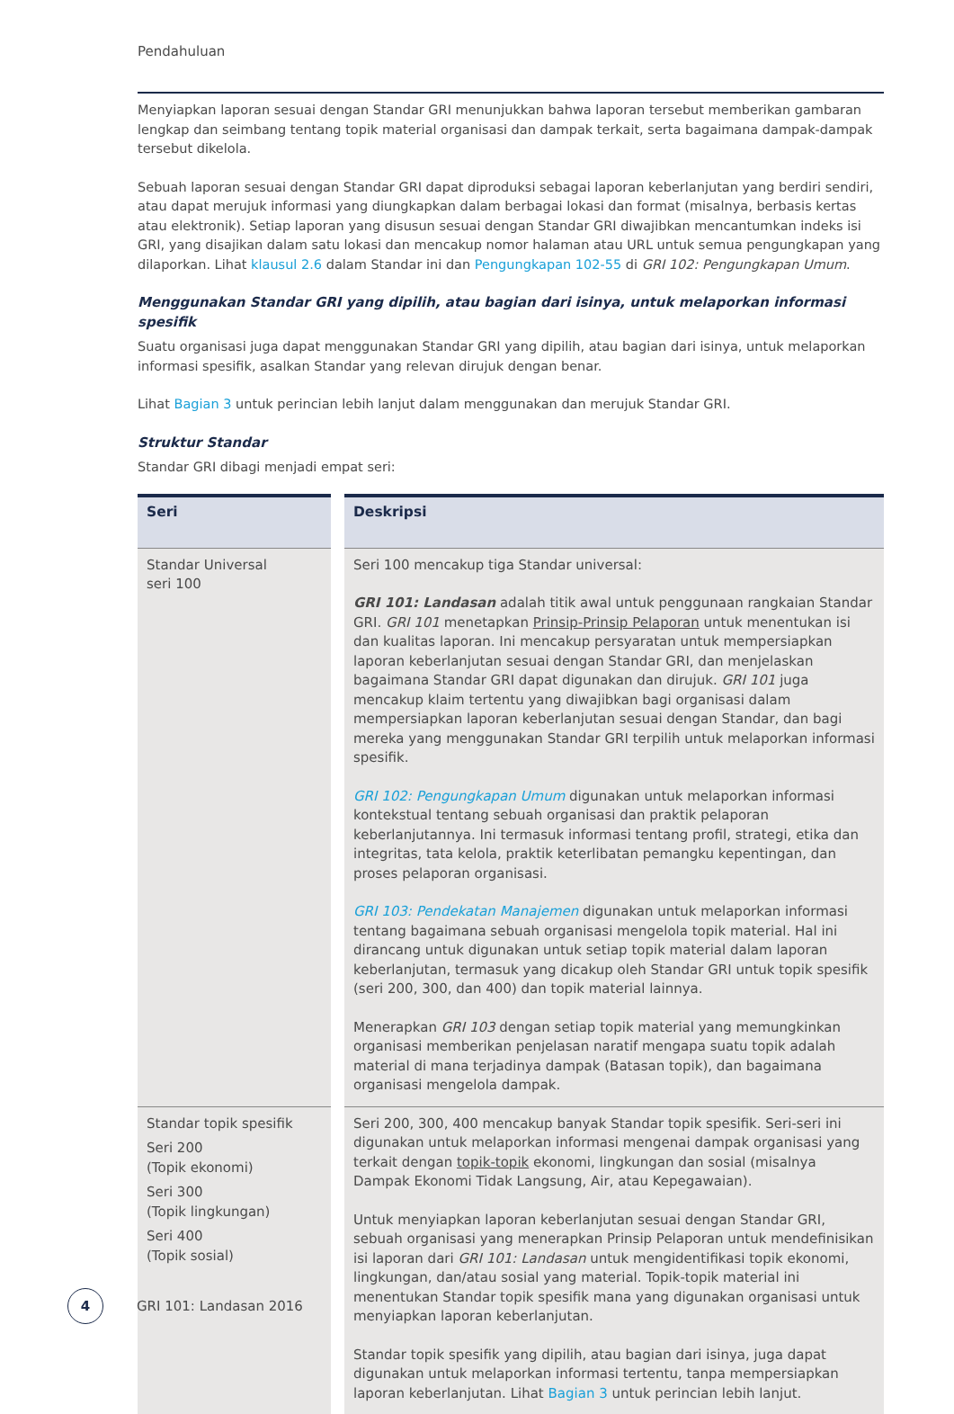Pendahuluan
Menyiapkan laporan sesuai dengan Standar GRI menunjukkan bahwa laporan tersebut memberikan gambaran lengkap dan seimbang tentang topik material organisasi dan dampak terkait, serta bagaimana dampak-dampak tersebut dikelola.
Sebuah laporan sesuai dengan Standar GRI dapat diproduksi sebagai laporan keberlanjutan yang berdiri sendiri, atau dapat merujuk informasi yang diungkapkan dalam berbagai lokasi dan format (misalnya, berbasis kertas atau elektronik). Setiap laporan yang disusun sesuai dengan Standar GRI diwajibkan mencantumkan indeks isi GRI, yang disajikan dalam satu lokasi dan mencakup nomor halaman atau URL untuk semua pengungkapan yang dilaporkan. Lihat klausul 2.6 dalam Standar ini dan Pengungkapan 102-55 di GRI 102: Pengungkapan Umum.
Menggunakan Standar GRI yang dipilih, atau bagian dari isinya, untuk melaporkan informasi spesifik
Suatu organisasi juga dapat menggunakan Standar GRI yang dipilih, atau bagian dari isinya, untuk melaporkan informasi spesifik, asalkan Standar yang relevan dirujuk dengan benar.
Lihat Bagian 3 untuk perincian lebih lanjut dalam menggunakan dan merujuk Standar GRI.
Struktur Standar
Standar GRI dibagi menjadi empat seri:
| Seri | Deskripsi |
| --- | --- |
| Standar Universal seri 100 | Seri 100 mencakup tiga Standar universal: GRI 101: Landasan adalah titik awal untuk penggunaan rangkaian Standar GRI. GRI 101 menetapkan Prinsip-Prinsip Pelaporan untuk menentukan isi dan kualitas laporan. Ini mencakup persyaratan untuk mempersiapkan laporan keberlanjutan sesuai dengan Standar GRI, dan menjelaskan bagaimana Standar GRI dapat digunakan dan dirujuk. GRI 101 juga mencakup klaim tertentu yang diwajibkan bagi organisasi dalam mempersiapkan laporan keberlanjutan sesuai dengan Standar, dan bagi mereka yang menggunakan Standar GRI terpilih untuk melaporkan informasi spesifik. GRI 102: Pengungkapan Umum digunakan untuk melaporkan informasi kontekstual tentang sebuah organisasi dan praktik pelaporan keberlanjutannya. Ini termasuk informasi tentang profil, strategi, etika dan integritas, tata kelola, praktik keterlibatan pemangku kepentingan, dan proses pelaporan organisasi. GRI 103: Pendekatan Manajemen digunakan untuk melaporkan informasi tentang bagaimana sebuah organisasi mengelola topik material. Hal ini dirancang untuk digunakan untuk setiap topik material dalam laporan keberlanjutan, termasuk yang dicakup oleh Standar GRI untuk topik spesifik (seri 200, 300, dan 400) dan topik material lainnya. Menerapkan GRI 103 dengan setiap topik material yang memungkinkan organisasi memberikan penjelasan naratif mengapa suatu topik adalah material di mana terjadinya dampak (Batasan topik), dan bagaimana organisasi mengelola dampak. |
| Standar topik spesifik Seri 200 (Topik ekonomi) Seri 300 (Topik lingkungan) Seri 400 (Topik sosial) | Seri 200, 300, 400 mencakup banyak Standar topik spesifik. Seri-seri ini digunakan untuk melaporkan informasi mengenai dampak organisasi yang terkait dengan topik-topik ekonomi, lingkungan dan sosial (misalnya Dampak Ekonomi Tidak Langsung, Air, atau Kepegawaian). Untuk menyiapkan laporan keberlanjutan sesuai dengan Standar GRI, sebuah organisasi yang menerapkan Prinsip Pelaporan untuk mendefinisikan isi laporan dari GRI 101: Landasan untuk mengidentifikasi topik ekonomi, lingkungan, dan/atau sosial yang material. Topik-topik material ini menentukan Standar topik spesifik mana yang digunakan organisasi untuk menyiapkan laporan keberlanjutan. Standar topik spesifik yang dipilih, atau bagian dari isinya, juga dapat digunakan untuk melaporkan informasi tertentu, tanpa mempersiapkan laporan keberlanjutan. Lihat Bagian 3 untuk perincian lebih lanjut. |
4
GRI 101: Landasan 2016